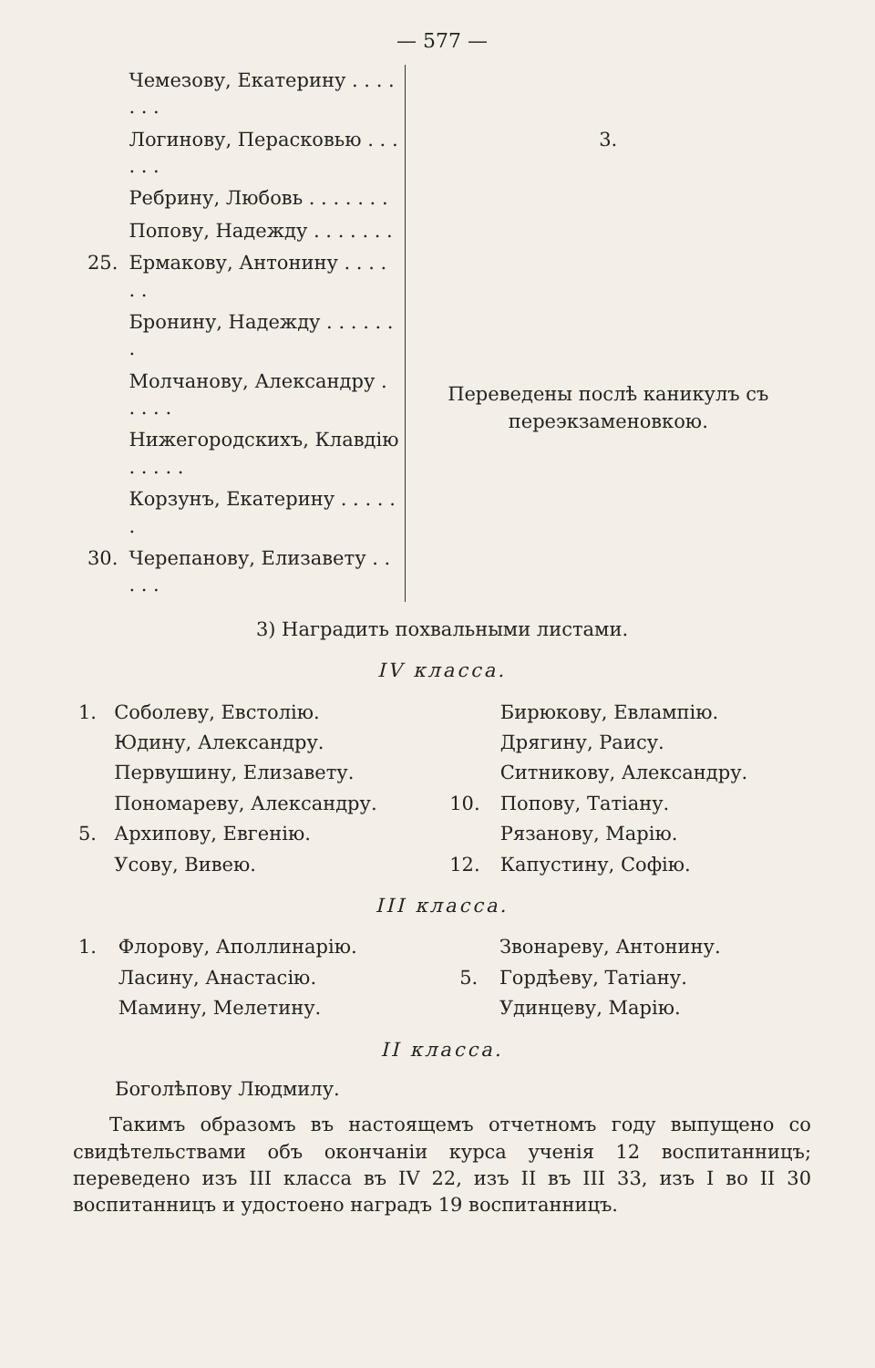— 577 —
| | Чемезову, Екатерину . . . . . . . | 3. |
| | Логинову, Перасковью . . . . . . | |
| | Ребрину, Любовь . . . . . . . | |
| | Попову, Надежду . . . . . . . | Переведены послѣ каникулъ съ переэкзаменовкою. |
| 25. | Ермакову, Антонину . . . . . . | |
| | Бронину, Надежду . . . . . . . | |
| | Молчанову, Александру . . . . . | |
| | Нижегородскихъ, Клавдію . . . . . | |
| | Корзунъ, Екатерину . . . . . . | |
| 30. | Черепанову, Елизавету . . . . . | |
3) Наградить похвальными листами.
IV класса.
| 1. | Соболеву, Евстолію. | | Бирюкову, Евлампію. |
| | Юдину, Александру. | | Дрягину, Раису. |
| | Первушину, Елизавету. | | Ситникову, Александру. |
| | Пономареву, Александру. | 10. | Попову, Татіану. |
| 5. | Архипову, Евгенію. | | Рязанову, Марію. |
| | Усову, Вивею. | 12. | Капустину, Софію. |
III класса.
| 1. | Флорову, Аполлинарію. | | Звонареву, Антонину. |
| | Ласину, Анастасію. | 5. | Гордѣеву, Татіану. |
| | Мамину, Мелетину. | | Удинцеву, Марію. |
II класса.
Боголѣпову Людмилу.
Такимъ образомъ въ настоящемъ отчетномъ году выпущено со свидѣтельствами объ окончаніи курса ученія 12 воспитанницъ; переведено изъ III класса въ IV 22, изъ II въ III 33, изъ I во II 30 воспитанницъ и удостоено наградъ 19 воспитанницъ.